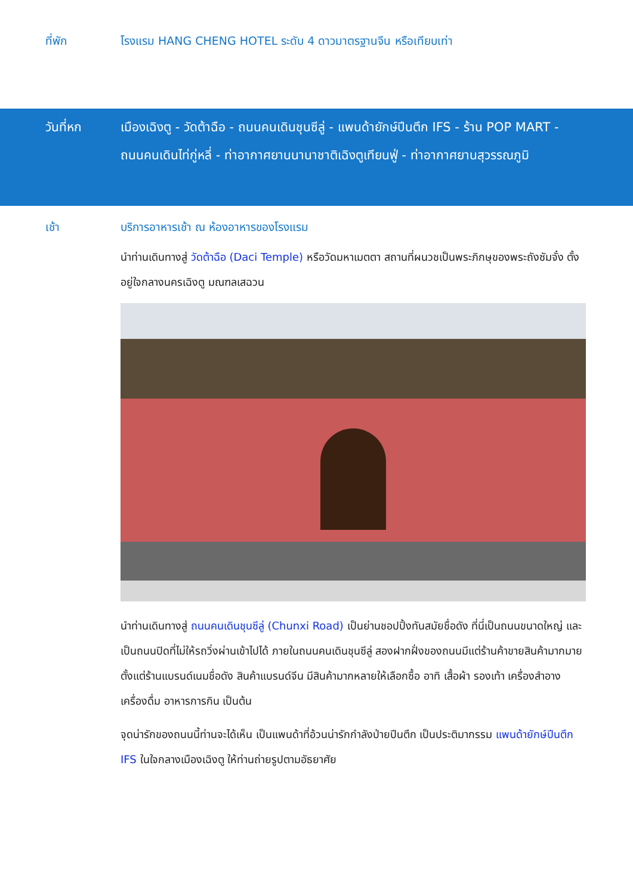ที่พัก โรงแรม HANG CHENG HOTEL ระดับ 4 ดาวมาตรฐานจีน หรือเทียบเท่า
วันที่หก เมืองเฉิงตู - วัดต้าฉือ - ถนนคนเดินชุนซีลู่ - แพนด้ายักษ์ปีนตึก IFS - ร้าน POP MART -
ถนนคนเดินไท่กู่หลี่ - ท่าอากาศยานนานาชาติเฉิงตูเทียนฟู่ - ท่าอากาศยานสุวรรณภูมิ
เช้า บริการอาหารเช้า ณ ห้องอาหารของโรงแรม
นำท่านเดินทางสู่ วัดต้าฉือ (Daci Temple) หรือวัดมหาเมตตา สถานที่ผนวชเป็นพระภิกษุของพระถังซัมจั๋ง ตั้งอยู่ใจกลางนครเฉิงตู มณฑลเสฉวน
นำท่านเดินทางสู่ ถนนคนเดินชุนซีลู่ (Chunxi Road) เป็นย่านชอปปิ้งทันสมัยชื่อดัง ที่นี่เป็นถนนขนาดใหญ่ และเป็นถนนปิดที่ไม่ให้รถวิ่งผ่านเข้าไปได้ ภายในถนนคนเดินชุนซีลู่ สองฝากฝั่งของถนนมีแต่ร้านค้าขายสินค้ามากมาย ตั้งแต่ร้านแบรนด์เนมชื่อดัง สินค้าแบรนด์จีน มีสินค้ามากหลายให้เลือกซื้อ อาทิ เสื้อผ้า รองเท้า เครื่องสำอาง เครื่องดื่ม อาหารการกิน เป็นต้น
จุดน่ารักของถนนนี้ท่านจะได้เห็น เป็นแพนด้าที่อ้วนน่ารักกำลังป่ายปีนตึก เป็นประติมากรรม แพนด้ายักษ์ปีนตึก IFS ในใจกลางเมืองเฉิงตู ให้ท่านถ่ายรูปตามอัธยาศัย